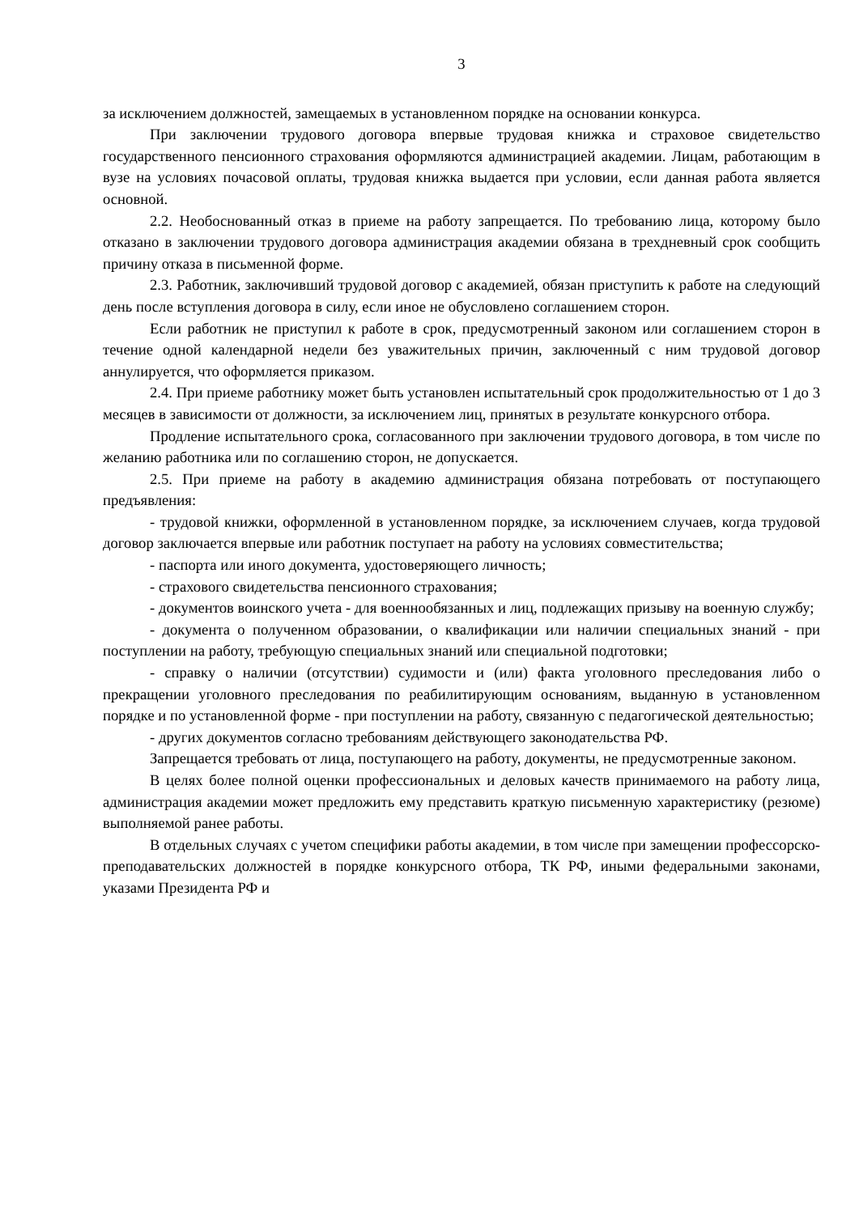3
за исключением должностей, замещаемых в установленном порядке на основании конкурса.
При заключении трудового договора впервые трудовая книжка и страховое свидетельство государственного пенсионного страхования оформляются администрацией академии. Лицам, работающим в вузе на условиях почасовой оплаты, трудовая книжка выдается при условии, если данная работа является основной.
2.2. Необоснованный отказ в приеме на работу запрещается. По требованию лица, которому было отказано в заключении трудового договора администрация академии обязана в трехдневный срок сообщить причину отказа в письменной форме.
2.3. Работник, заключивший трудовой договор с академией, обязан приступить к работе на следующий день после вступления договора в силу, если иное не обусловлено соглашением сторон.
Если работник не приступил к работе в срок, предусмотренный законом или соглашением сторон в течение одной календарной недели без уважительных причин, заключенный с ним трудовой договор аннулируется, что оформляется приказом.
2.4. При приеме работнику может быть установлен испытательный срок продолжительностью от 1 до 3 месяцев в зависимости от должности, за исключением лиц, принятых в результате конкурсного отбора.
Продление испытательного срока, согласованного при заключении трудового договора, в том числе по желанию работника или по соглашению сторон, не допускается.
2.5. При приеме на работу в академию администрация обязана потребовать от поступающего предъявления:
- трудовой книжки, оформленной в установленном порядке, за исключением случаев, когда трудовой договор заключается впервые или работник поступает на работу на условиях совместительства;
- паспорта или иного документа, удостоверяющего личность;
- страхового свидетельства пенсионного страхования;
- документов воинского учета - для военнообязанных и лиц, подлежащих призыву на военную службу;
- документа о полученном образовании, о квалификации или наличии специальных знаний - при поступлении на работу, требующую специальных знаний или специальной подготовки;
- справку о наличии (отсутствии) судимости и (или) факта уголовного преследования либо о прекращении уголовного преследования по реабилитирующим основаниям, выданную в установленном порядке и по установленной форме - при поступлении на работу, связанную с педагогической деятельностью;
- других документов согласно требованиям действующего законодательства РФ.
Запрещается требовать от лица, поступающего на работу, документы, не предусмотренные законом.
В целях более полной оценки профессиональных и деловых качеств принимаемого на работу лица, администрация академии может предложить ему представить краткую письменную характеристику (резюме) выполняемой ранее работы.
В отдельных случаях с учетом специфики работы академии, в том числе при замещении профессорско-преподавательских должностей в порядке конкурсного отбора, ТК РФ, иными федеральными законами, указами Президента РФ и